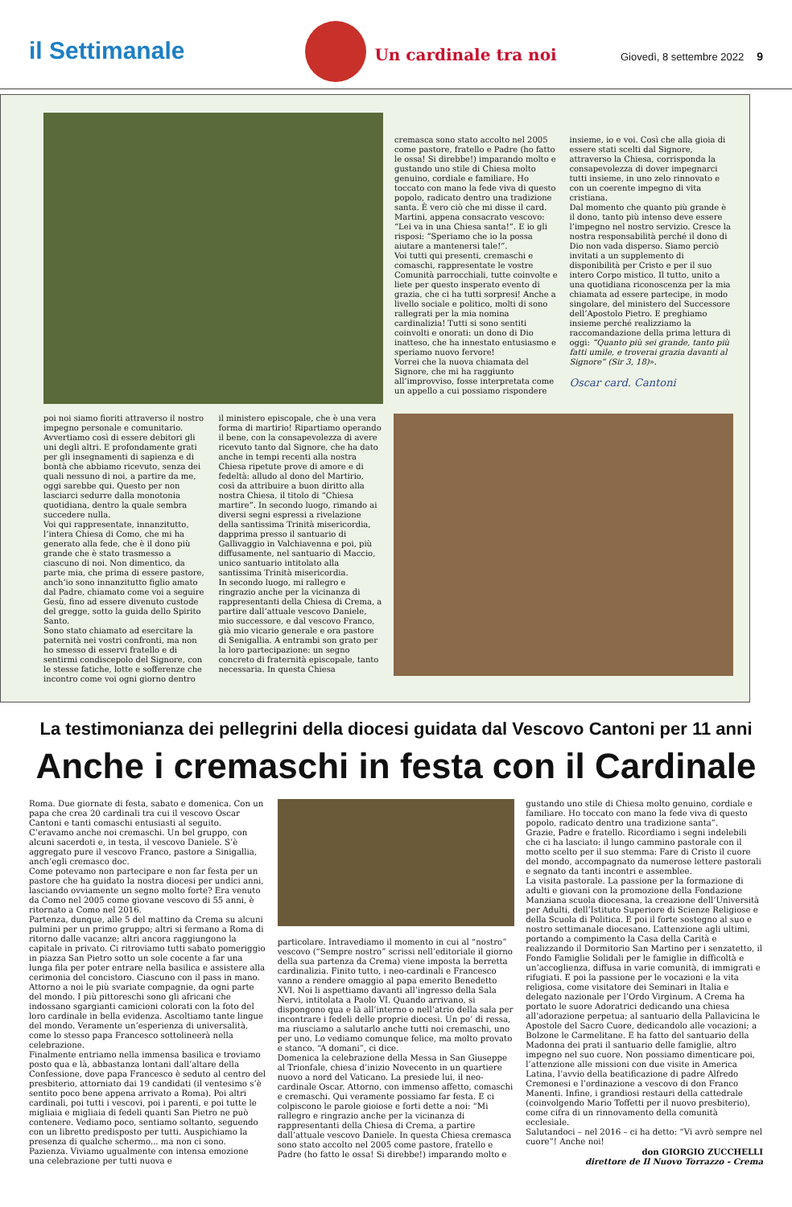il Settimanale
Un cardinale tra noi
Giovedì, 8 settembre 2022
9
cremasca sono stato accolto nel 2005 come pastore, fratello e Padre (ho fatto le ossa! Si direbbe!) imparando molto e gustando uno stile di Chiesa molto genuino, cordiale e familiare. Ho toccato con mano la fede viva di questo popolo, radicato dentro una tradizione santa. È vero ciò che mi disse il card. Martini, appena consacrato vescovo: “Lei va in una Chiesa santa!”. E io gli risposi: “Speriamo che io la possa aiutare a mantenersi tale!”.
Voi tutti qui presenti, cremaschi e comaschi, rappresentate le vostre Comunità parrocchiali, tutte coinvolte e liete per questo insperato evento di grazia, che ci ha tutti sorpresi! Anche a livello sociale e politico, molti di sono rallegrati per la mia nomina cardinalizia! Tutti si sono sentiti coinvolti e onorati: un dono di Dio inatteso, che ha innestato entusiasmo e speriamo nuovo fervore!
Vorrei che la nuova chiamata del Signore, che mi ha raggiunto all’improvviso, fosse interpretata come un appello a cui possiamo rispondere
insieme, io e voi. Così che alla gioia di essere stati scelti dal Signore, attraverso la Chiesa, corrisponda la consapevolezza di dover impegnarci tutti insieme, in uno zelo rinnovato e con un coerente impegno di vita cristiana.
Dal momento che quanto più grande è il dono, tanto più intenso deve essere l’impegno nel nostro servizio. Cresce la nostra responsabilità perché il dono di Dio non vada disperso. Siamo perciò invitati a un supplemento di disponibilità per Cristo e per il suo intero Corpo mistico. Il tutto, unito a una quotidiana riconoscenza per la mia chiamata ad essere partecipe, in modo singolare, del ministero del Successore dell’Apostolo Pietro. E preghiamo insieme perché realizziamo la raccomandazione della prima lettura di oggi: “Quanto più sei grande, tanto più fatti umile, e troverai grazia davanti al Signore” (Sir 3, 18)».
Oscar card. Cantoni
poi noi siamo fioriti attraverso il nostro impegno personale e comunitario. Avvertiamo così di essere debitori gli uni degli altri. E profondamente grati per gli insegnamenti di sapienza e di bontà che abbiamo ricevuto, senza dei quali nessuno di noi, a partire da me, oggi sarebbe qui. Questo per non lasciarci sedurre dalla monotonia quotidiana, dentro la quale sembra succedere nulla.
Voi qui rappresentate, innanzitutto, l’intera Chiesa di Como, che mi ha generato alla fede, che è il dono più grande che è stato trasmesso a ciascuno di noi. Non dimentico, da parte mia, che prima di essere pastore, anch’io sono innanzitutto figlio amato dal Padre, chiamato come voi a seguire Gesù, fino ad essere divenuto custode del gregge, sotto la guida dello Spirito Santo.
Sono stato chiamato ad esercitare la paternità nei vostri confronti, ma non ho smesso di esservi fratello e di sentirmi condiscepolo del Signore, con le stesse fatiche, lotte e sofferenze che incontro come voi ogni giorno dentro
il ministero episcopale, che è una vera forma di martirio! Ripartiamo operando il bene, con la consapevolezza di avere ricevuto tanto dal Signore, che ha dato anche in tempi recenti alla nostra Chiesa ripetute prove di amore e di fedeltà: alludo al dono del Martirio, così da attribuire a buon diritto alla nostra Chiesa, il titolo di “Chiesa martire”. In secondo luogo, rimando ai diversi segni espressi a rivelazione della santissima Trinità misericordia, dapprima presso il santuario di Gallivaggio in Valchiavenna e poi, più diffusamente, nel santuario di Maccio, unico santuario intitolato alla santissima Trinità misericordia.
In secondo luogo, mi rallegro e ringrazio anche per la vicinanza di rappresentanti della Chiesa di Crema, a partire dall’attuale vescovo Daniele, mio successore, e dal vescovo Franco, già mio vicario generale e ora pastore di Senigallia. A entrambi son grato per la loro partecipazione: un segno concreto di fraternità episcopale, tanto necessaria. In questa Chiesa
La testimonianza dei pellegrini della diocesi guidata dal Vescovo Cantoni per 11 anni
Anche i cremaschi in festa con il Cardinale
Roma. Due giornate di festa, sabato e domenica. Con un papa che crea 20 cardinali tra cui il vescovo Oscar Cantoni e tanti comaschi entusiasti al seguito. C’eravamo anche noi cremaschi. Un bel gruppo, con alcuni sacerdoti e, in testa, il vescovo Daniele. S’è aggregato pure il vescovo Franco, pastore a Sinigallia, anch’egli cremasco doc.
Come potevamo non partecipare e non far festa per un pastore che ha guidato la nostra diocesi per undici anni, lasciando ovviamente un segno molto forte? Era venuto da Como nel 2005 come giovane vescovo di 55 anni, è ritornato a Como nel 2016.
Partenza, dunque, alle 5 del mattino da Crema su alcuni pulmini per un primo gruppo; altri si fermano a Roma di ritorno dalle vacanze; altri ancora raggiungono la capitale in privato. Ci ritroviamo tutti sabato pomeriggio in piazza San Pietro sotto un sole cocente a far una lunga fila per poter entrare nella basilica e assistere alla cerimonia del concistoro. Ciascuno con il pass in mano. Attorno a noi le più svariate compagnie, da ogni parte del mondo. I più pittoreschi sono gli africani che indossano sgargianti camicioni colorati con la foto del loro cardinale in bella evidenza. Ascoltiamo tante lingue del mondo. Veramente un’esperienza di universalità, come lo stesso papa Francesco sottolineerà nella celebrazione.
Finalmente entriamo nella immensa basilica e troviamo posto qua e là, abbastanza lontani dall’altare della Confessione, dove papa Francesco è seduto al centro del presbiterio, attorniato dai 19 candidati (il ventesimo s’è sentito poco bene appena arrivato a Roma). Poi altri cardinali, poi tutti i vescovi, poi i parenti, e poi tutte le migliaia e migliaia di fedeli quanti San Pietro ne può contenere. Vediamo poco, sentiamo soltanto, seguendo con un libretto predisposto per tutti. Auspichiamo la presenza di qualche schermo... ma non ci sono. Pazienza. Viviamo ugualmente con intensa emozione una celebrazione per tutti nuova e
particolare. Intravediamo il momento in cui al “nostro” vescovo (“Sempre nostro” scrissi nell’editoriale il giorno della sua partenza da Crema) viene imposta la berretta cardinalizia. Finito tutto, i neo-cardinali e Francesco vanno a rendere omaggio al papa emerito Benedetto XVI. Noi li aspettiamo davanti all’ingresso della Sala Nervi, intitolata a Paolo VI. Quando arrivano, si dispongono qua e là all’interno o nell’atrio della sala per incontrare i fedeli delle proprie diocesi. Un po’ di ressa, ma riusciamo a salutarlo anche tutti noi cremaschi, uno per uno. Lo vediamo comunque felice, ma molto provato e stanco. “A domani”, ci dice.
Domenica la celebrazione della Messa in San Giuseppe al Trionfale, chiesa d’inizio Novecento in un quartiere nuovo a nord del Vaticano. La presiede lui, il neo-cardinale Oscar. Attorno, con immenso affetto, comaschi e cremaschi. Qui veramente possiamo far festa. E ci colpiscono le parole gioiose e forti dette a noi: “Mi rallegro e ringrazio anche per la vicinanza di rappresentanti della Chiesa di Crema, a partire dall’attuale vescovo Daniele. In questa Chiesa cremasca sono stato accolto nel 2005 come pastore, fratello e Padre (ho fatto le ossa! Si direbbe!) imparando molto e
gustando uno stile di Chiesa molto genuino, cordiale e familiare. Ho toccato con mano la fede viva di questo popolo, radicato dentro una tradizione santa”.
Grazie, Padre e fratello. Ricordiamo i segni indelebili che ci ha lasciato: il lungo cammino pastorale con il motto scelto per il suo stemma: Fare di Cristo il cuore del mondo, accompagnato da numerose lettere pastorali e segnato da tanti incontri e assemblee.
La visita pastorale. La passione per la formazione di adulti e giovani con la promozione della Fondazione Manziana scuola diocesana, la creazione dell’Università per Adulti, dell’Istituto Superiore di Scienze Religiose e della Scuola di Politica. E poi il forte sostegno al suo e nostro settimanale diocesano. L’attenzione agli ultimi, portando a compimento la Casa della Carità e realizzando il Dormitorio San Martino per i senzatetto, il Fondo Famiglie Solidali per le famiglie in difficoltà e un’accoglienza, diffusa in varie comunità, di immigrati e rifugiati. E poi la passione per le vocazioni e la vita religiosa, come visitatore dei Seminari in Italia e delegato nazionale per l’Ordo Virginum. A Crema ha portato le suore Adoratrici dedicando una chiesa all’adorazione perpetua; al santuario della Pallavicina le Apostole del Sacro Cuore, dedicandolo alle vocazioni; a Bolzone le Carmelitane. E ha fatto del santuario della Madonna dei prati il santuario delle famiglie, altro impegno nel suo cuore. Non possiamo dimenticare poi, l’attenzione alle missioni con due visite in America Latina, l’avvio della beatificazione di padre Alfredo Cremonesi e l’ordinazione a vescovo di don Franco Manenti. Infine, i grandiosi restauri della cattedrale (coinvolgendo Mario Toffetti per il nuovo presbiterio), come cifra di un rinnovamento della comunità ecclesiale.
Salutandoci – nel 2016 – ci ha detto: “Vi avrò sempre nel cuore”! Anche noi!
don GIORGIO ZUCCHELLI
direttore de Il Nuovo Torrazzo - Crema